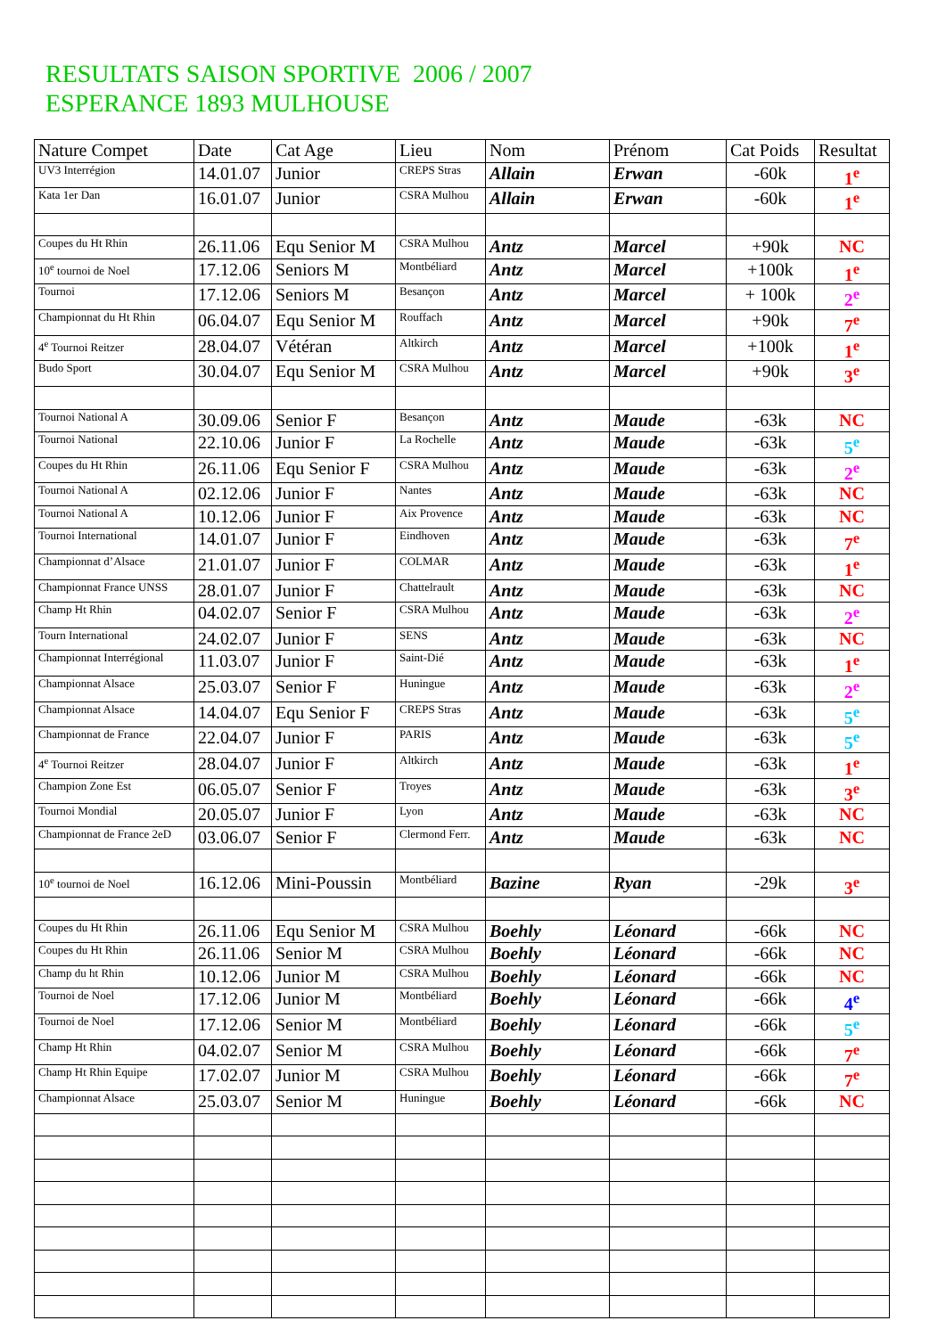RESULTATS SAISON SPORTIVE 2006 / 2007
ESPERANCE 1893 MULHOUSE
| Nature Compet | Date | Cat Age | Lieu | Nom | Prénom | Cat Poids | Resultat |
| --- | --- | --- | --- | --- | --- | --- | --- |
| UV3 Interrégion | 14.01.07 | Junior | CREPS Stras | Allain | Erwan | -60k | 1<sup>e</sup> |
| Kata 1er Dan | 16.01.07 | Junior | CSRA Mulhou | Allain | Erwan | -60k | 1<sup>e</sup> |
| Coupes du Ht Rhin | 26.11.06 | Equ Senior M | CSRA Mulhou | Antz | Marcel | +90k | NC |
| 10<sup>e</sup> tournoi de Noel | 17.12.06 | Seniors M | Montbéliard | Antz | Marcel | +100k | 1<sup>e</sup> |
| Tournoi | 17.12.06 | Seniors M | Besançon | Antz | Marcel | + 100k | 2<sup>e</sup> |
| Championnat du Ht Rhin | 06.04.07 | Equ Senior M | Rouffach | Antz | Marcel | +90k | 7<sup>e</sup> |
| 4<sup>e</sup> Tournoi Reitzer | 28.04.07 | Vétéran | Altkirch | Antz | Marcel | +100k | 1<sup>e</sup> |
| Budo Sport | 30.04.07 | Equ Senior M | CSRA Mulhou | Antz | Marcel | +90k | 3<sup>e</sup> |
| Tournoi National A | 30.09.06 | Senior F | Besançon | Antz | Maude | -63k | NC |
| Tournoi National | 22.10.06 | Junior F | La Rochelle | Antz | Maude | -63k | 5<sup>e</sup> |
| Coupes du Ht Rhin | 26.11.06 | Equ Senior F | CSRA Mulhou | Antz | Maude | -63k | 2<sup>e</sup> |
| Tournoi National A | 02.12.06 | Junior F | Nantes | Antz | Maude | -63k | NC |
| Tournoi National A | 10.12.06 | Junior F | Aix Provence | Antz | Maude | -63k | NC |
| Tournoi International | 14.01.07 | Junior F | Eindhoven | Antz | Maude | -63k | 7<sup>e</sup> |
| Championnat d’Alsace | 21.01.07 | Junior F | COLMAR | Antz | Maude | -63k | 1<sup>e</sup> |
| Championnat France UNSS | 28.01.07 | Junior F | Chattelrault | Antz | Maude | -63k | NC |
| Champ Ht Rhin | 04.02.07 | Senior F | CSRA Mulhou | Antz | Maude | -63k | 2<sup>e</sup> |
| Tourn International | 24.02.07 | Junior F | SENS | Antz | Maude | -63k | NC |
| Championnat Interrégional | 11.03.07 | Junior F | Saint-Dié | Antz | Maude | -63k | 1<sup>e</sup> |
| Championnat Alsace | 25.03.07 | Senior F | Huningue | Antz | Maude | -63k | 2<sup>e</sup> |
| Championnat Alsace | 14.04.07 | Equ Senior F | CREPS Stras | Antz | Maude | -63k | 5<sup>e</sup> |
| Championnat de France | 22.04.07 | Junior F | PARIS | Antz | Maude | -63k | 5<sup>e</sup> |
| 4<sup>e</sup> Tournoi Reitzer | 28.04.07 | Junior F | Altkirch | Antz | Maude | -63k | 1<sup>e</sup> |
| Champion Zone Est | 06.05.07 | Senior F | Troyes | Antz | Maude | -63k | 3<sup>e</sup> |
| Tournoi Mondial | 20.05.07 | Junior F | Lyon | Antz | Maude | -63k | NC |
| Championnat de France 2eD | 03.06.07 | Senior F | Clermond Ferr. | Antz | Maude | -63k | NC |
| 10<sup>e</sup> tournoi de Noel | 16.12.06 | Mini-Poussin | Montbéliard | Bazine | Ryan | -29k | 3<sup>e</sup> |
| Coupes du Ht Rhin | 26.11.06 | Equ Senior M | CSRA Mulhou | Boehly | Léonard | -66k | NC |
| Coupes du Ht Rhin | 26.11.06 | Senior M | CSRA Mulhou | Boehly | Léonard | -66k | NC |
| Champ du ht Rhin | 10.12.06 | Junior M | CSRA Mulhou | Boehly | Léonard | -66k | NC |
| Tournoi de Noel | 17.12.06 | Junior M | Montbéliard | Boehly | Léonard | -66k | 4<sup>e</sup> |
| Tournoi de Noel | 17.12.06 | Senior M | Montbéliard | Boehly | Léonard | -66k | 5<sup>e</sup> |
| Champ Ht Rhin | 04.02.07 | Senior M | CSRA Mulhou | Boehly | Léonard | -66k | 7<sup>e</sup> |
| Champ Ht Rhin Equipe | 17.02.07 | Junior M | CSRA Mulhou | Boehly | Léonard | -66k | 7<sup>e</sup> |
| Championnat Alsace | 25.03.07 | Senior M | Huningue | Boehly | Léonard | -66k | NC |